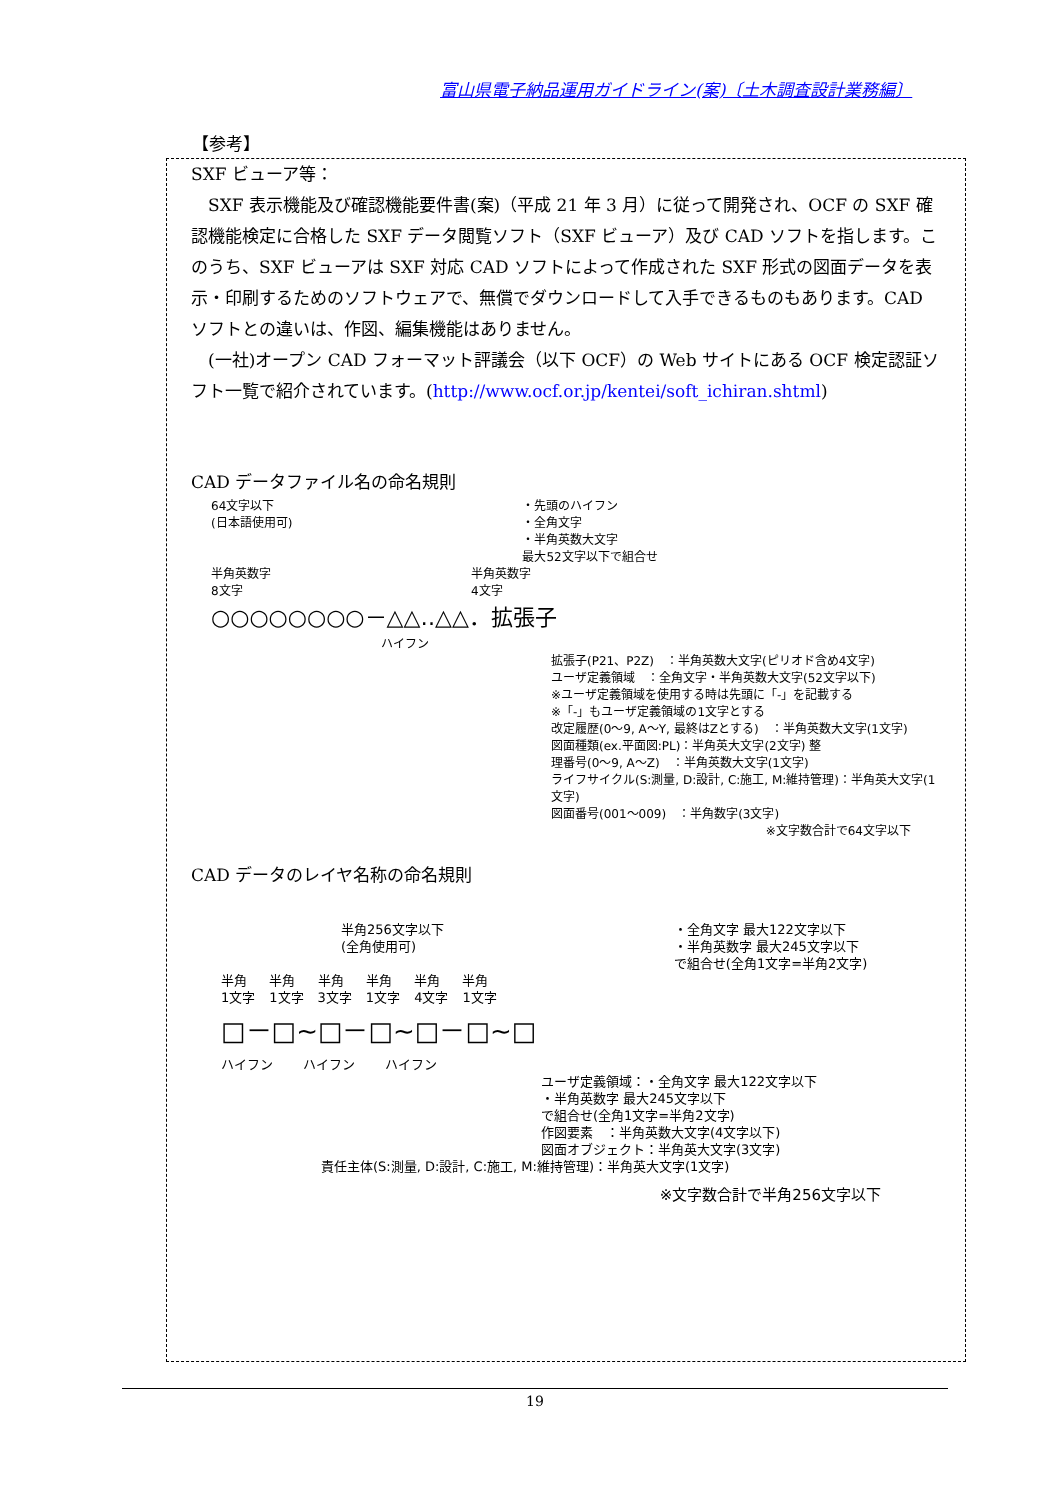富山県電子納品運用ガイドライン(案)〔土木調査設計業務編〕
【参考】
SXF ビューア等：
　SXF 表示機能及び確認機能要件書(案)（平成 21 年 3 月）に従って開発され、OCF の SXF 確認機能検定に合格した SXF データ閲覧ソフト（SXF ビューア）及び CAD ソフトを指します。このうち、SXF ビューアは SXF 対応 CAD ソフトによって作成された SXF 形式の図面データを表示・印刷するためのソフトウェアで、無償でダウンロードして入手できるものもあります。CAD ソフトとの違いは、作図、編集機能はありません。
　(一社)オープン CAD フォーマット評議会（以下 OCF）の Web サイトにある OCF 検定認証ソフト一覧で紹介されています。(http://www.ocf.or.jp/kentei/soft_ichiran.shtml)
CAD データファイル名の命名規則
64文字以下
(日本語使用可)
・先頭のハイフン
・全角文字
・半角英数大文字
最大52文字以下で組合せ
半角英数字
8文字
半角英数字
4文字
○○○○○○○○－△△‥△△．拡張子
ハイフン
拡張子(P21、P2Z)　：半角英数大文字(ピリオド含め4文字)
ユーザ定義領域　：全角文字・半角英数大文字(52文字以下)
※ユーザ定義領域を使用する時は先頭に「-」を記載する
※「-」もユーザ定義領域の1文字とする
改定履歴(0～9, A～Y, 最終はZとする)　：半角英数大文字(1文字)
図面種類(ex.平面図:PL)：半角英大文字(2文字) 整
理番号(0～9, A～Z)　：半角英数大文字(1文字)
ライフサイクル(S:測量, D:設計, C:施工, M:維持管理)：半角英大文字(1文字)
図面番号(001～009)　：半角数字(3文字)
※文字数合計で64文字以下
CAD データのレイヤ名称の命名規則
半角256文字以下
(全角使用可)
・全角文字 最大122文字以下
・半角英数字 最大245文字以下
で組合せ(全角1文字=半角2文字)
半角
1文字
半角
1文字
半角
3文字
半角
1文字
半角
4文字
半角
1文字
□－□~□－□~□－□~□
ハイフン ハイフン ハイフン
ユーザ定義領域：・全角文字 最大122文字以下
・半角英数字 最大245文字以下
で組合せ(全角1文字=半角2文字)
作図要素　：半角英数大文字(4文字以下)
図面オブジェクト：半角英大文字(3文字)
責任主体(S:測量, D:設計, C:施工, M:維持管理)：半角英大文字(1文字)
※文字数合計で半角256文字以下
19